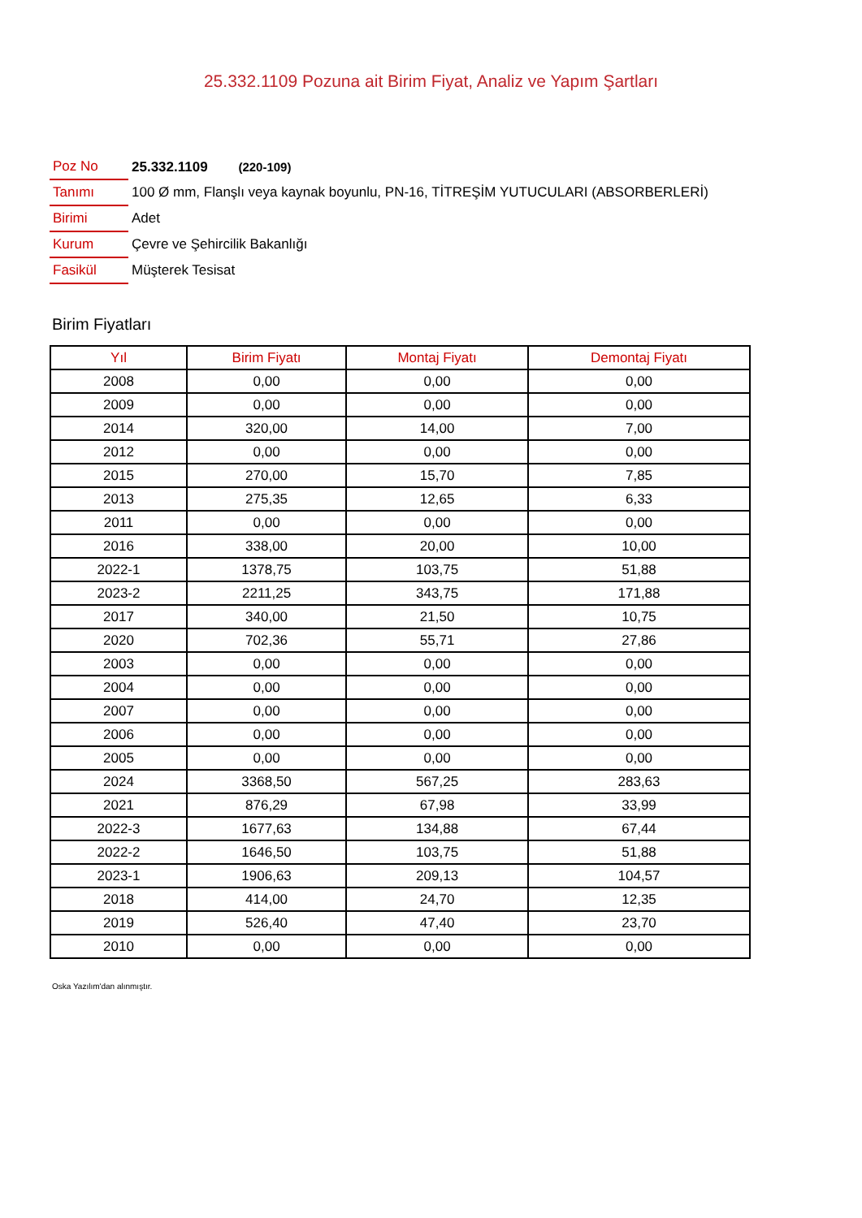25.332.1109 Pozuna ait Birim Fiyat, Analiz ve Yapım Şartları
| Poz No | 25.332.1109 (220-109) |
| Tanımı | 100 Ø mm, Flanşlı veya kaynak boyunlu, PN-16, TİTREŞİM YUTUCULARI (ABSORBERLERİ) |
| Birimi | Adet |
| Kurum | Çevre ve Şehircilik Bakanlığı |
| Fasikül | Müşterek Tesisat |
Birim Fiyatları
| Yıl | Birim Fiyatı | Montaj Fiyatı | Demontaj Fiyatı |
| --- | --- | --- | --- |
| 2008 | 0,00 | 0,00 | 0,00 |
| 2009 | 0,00 | 0,00 | 0,00 |
| 2014 | 320,00 | 14,00 | 7,00 |
| 2012 | 0,00 | 0,00 | 0,00 |
| 2015 | 270,00 | 15,70 | 7,85 |
| 2013 | 275,35 | 12,65 | 6,33 |
| 2011 | 0,00 | 0,00 | 0,00 |
| 2016 | 338,00 | 20,00 | 10,00 |
| 2022-1 | 1378,75 | 103,75 | 51,88 |
| 2023-2 | 2211,25 | 343,75 | 171,88 |
| 2017 | 340,00 | 21,50 | 10,75 |
| 2020 | 702,36 | 55,71 | 27,86 |
| 2003 | 0,00 | 0,00 | 0,00 |
| 2004 | 0,00 | 0,00 | 0,00 |
| 2007 | 0,00 | 0,00 | 0,00 |
| 2006 | 0,00 | 0,00 | 0,00 |
| 2005 | 0,00 | 0,00 | 0,00 |
| 2024 | 3368,50 | 567,25 | 283,63 |
| 2021 | 876,29 | 67,98 | 33,99 |
| 2022-3 | 1677,63 | 134,88 | 67,44 |
| 2022-2 | 1646,50 | 103,75 | 51,88 |
| 2023-1 | 1906,63 | 209,13 | 104,57 |
| 2018 | 414,00 | 24,70 | 12,35 |
| 2019 | 526,40 | 47,40 | 23,70 |
| 2010 | 0,00 | 0,00 | 0,00 |
Oska Yazılım'dan alınmıştır.